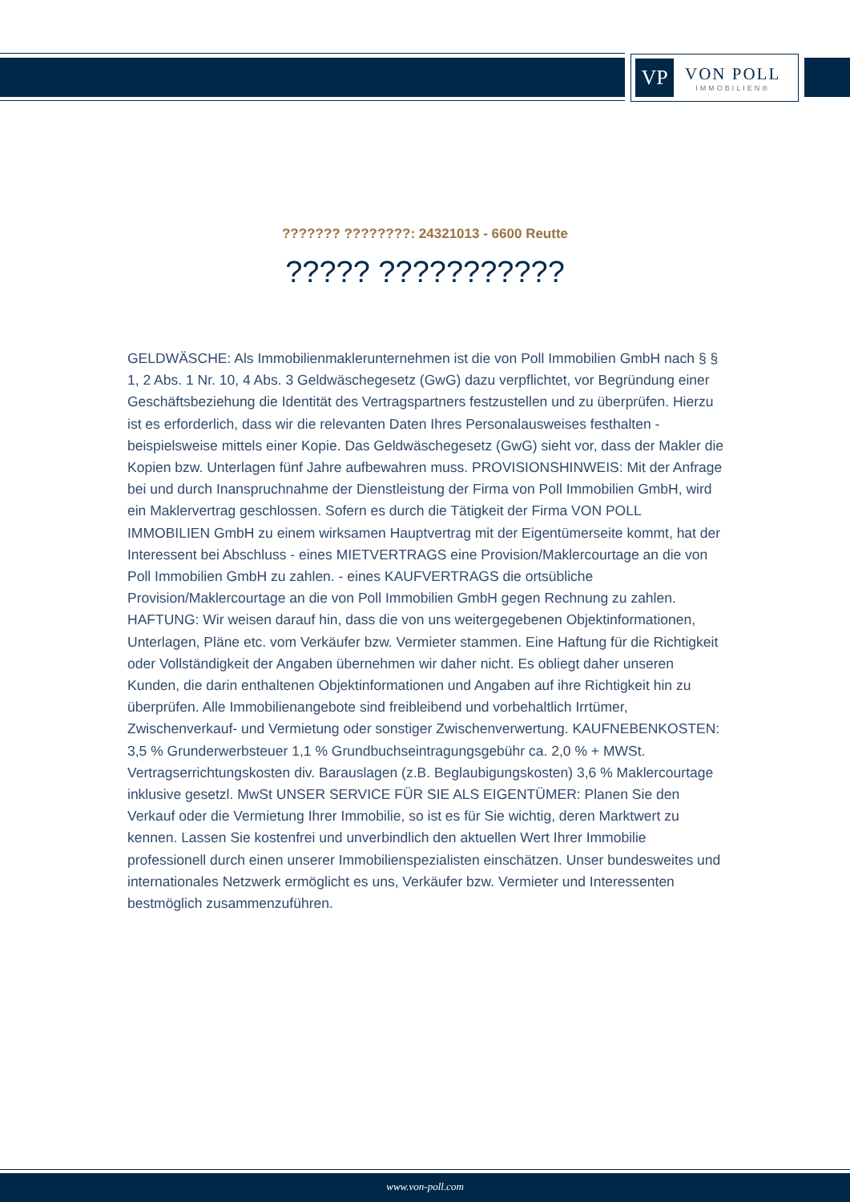VP
VON POLL
IMMOBILIEN®
??????? ????????: 24321013 - 6600 Reutte
????? ???????????
GELDWÄSCHE: Als Immobilienmaklerunternehmen ist die von Poll Immobilien GmbH nach § § 1, 2 Abs. 1 Nr. 10, 4 Abs. 3 Geldwäschegesetz (GwG) dazu verpflichtet, vor Begründung einer Geschäftsbeziehung die Identität des Vertragspartners festzustellen und zu überprüfen. Hierzu ist es erforderlich, dass wir die relevanten Daten Ihres Personalausweises festhalten - beispielsweise mittels einer Kopie. Das Geldwäschegesetz (GwG) sieht vor, dass der Makler die Kopien bzw. Unterlagen fünf Jahre aufbewahren muss. PROVISIONSHINWEIS: Mit der Anfrage bei und durch Inanspruchnahme der Dienstleistung der Firma von Poll Immobilien GmbH, wird ein Maklervertrag geschlossen. Sofern es durch die Tätigkeit der Firma VON POLL IMMOBILIEN GmbH zu einem wirksamen Hauptvertrag mit der Eigentümerseite kommt, hat der Interessent bei Abschluss - eines MIETVERTRAGS eine Provision/Maklercourtage an die von Poll Immobilien GmbH zu zahlen. - eines KAUFVERTRAGS die ortsübliche Provision/Maklercourtage an die von Poll Immobilien GmbH gegen Rechnung zu zahlen. HAFTUNG: Wir weisen darauf hin, dass die von uns weitergegebenen Objektinformationen, Unterlagen, Pläne etc. vom Verkäufer bzw. Vermieter stammen. Eine Haftung für die Richtigkeit oder Vollständigkeit der Angaben übernehmen wir daher nicht. Es obliegt daher unseren Kunden, die darin enthaltenen Objektinformationen und Angaben auf ihre Richtigkeit hin zu überprüfen. Alle Immobilienangebote sind freibleibend und vorbehaltlich Irrtümer, Zwischenverkauf- und Vermietung oder sonstiger Zwischenverwertung. KAUFNEBENKOSTEN: 3,5 % Grunderwerbsteuer 1,1 % Grundbuchseintragungsgebühr ca. 2,0 % + MWSt. Vertragserrichtungskosten div. Barauslagen (z.B. Beglaubigungskosten) 3,6 % Maklercourtage inklusive gesetzl. MwSt UNSER SERVICE FÜR SIE ALS EIGENTÜMER: Planen Sie den Verkauf oder die Vermietung Ihrer Immobilie, so ist es für Sie wichtig, deren Marktwert zu kennen. Lassen Sie kostenfrei und unverbindlich den aktuellen Wert Ihrer Immobilie professionell durch einen unserer Immobilienspezialisten einschätzen. Unser bundesweites und internationales Netzwerk ermöglicht es uns, Verkäufer bzw. Vermieter und Interessenten bestmöglich zusammenzuführen.
www.von-poll.com